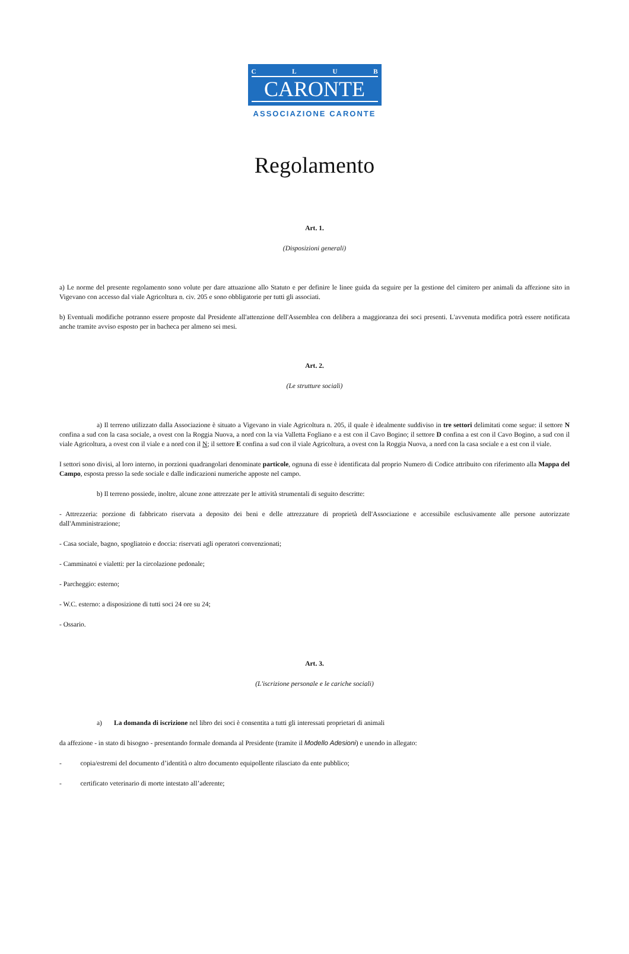CLUB
CARONTE
ASSOCIAZIONE CARONTE
Regolamento
Art. 1.
(Disposizioni generali)
a) Le norme del presente regolamento sono volute per dare attuazione allo Statuto e per definire le linee guida da seguire per la gestione del cimitero per animali da affezione sito in Vigevano con accesso dal viale Agricoltura n. civ. 205 e sono obbligatorie per tutti gli associati.
b) Eventuali modifiche potranno essere proposte dal Presidente all'attenzione dell'Assemblea con delibera a maggioranza dei soci presenti. L'avvenuta modifica potrà essere notificata anche tramite avviso esposto per in bacheca per almeno sei mesi.
Art. 2.
(Le strutture sociali)
a) Il terreno utilizzato dalla Associazione è situato a Vigevano in viale Agricoltura n. 205, il quale è idealmente suddiviso in tre settori delimitati come segue: il settore N confina a sud con la casa sociale, a ovest con la Roggia Nuova, a nord con la via Valletta Fogliano e a est con il Cavo Bogino; il settore D confina a est con il Cavo Bogino, a sud con il viale Agricoltura, a ovest con il viale e a nord con il N; il settore E confina a sud con il viale Agricoltura, a ovest con la Roggia Nuova, a nord con la casa sociale e a est con il viale.
I settori sono divisi, al loro interno, in porzioni quadrangolari denominate particole, ognuna di esse è identificata dal proprio Numero di Codice attribuito con riferimento alla Mappa del Campo, esposta presso la sede sociale e dalle indicazioni numeriche apposte nel campo.
b) Il terreno possiede, inoltre, alcune zone attrezzate per le attività strumentali di seguito descritte:
- Attrezzeria: porzione di fabbricato riservata a deposito dei beni e delle attrezzature di proprietà dell'Associazione e accessibile esclusivamente alle persone autorizzate dall'Amministrazione;
- Casa sociale, bagno, spogliatoio e doccia: riservati agli operatori convenzionati;
- Camminatoi e vialetti: per la circolazione pedonale;
- Parcheggio: esterno;
- W.C. esterno: a disposizione di tutti soci 24 ore su 24;
- Ossario.
Art. 3.
(L'iscrizione personale e le cariche sociali)
a) La domanda di iscrizione nel libro dei soci è consentita a tutti gli interessati proprietari di animali
da affezione - in stato di bisogno - presentando formale domanda al Presidente (tramite il Modello Adesioni) e unendo in allegato:
- copia/estremi del documento d’identità o altro documento equipollente rilasciato da ente pubblico;
- certificato veterinario di morte intestato all’aderente;